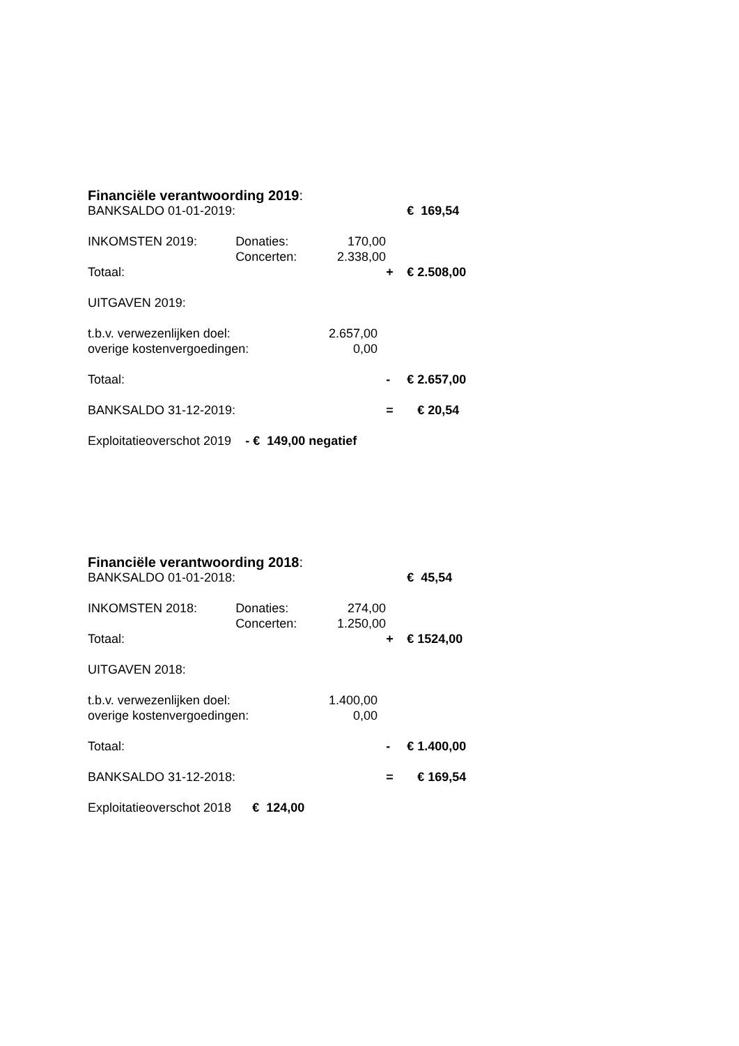Financiële verantwoording 2019:
| BANKSALDO 01-01-2019: | | | | € 169,54 |
| INKOMSTEN 2019: | Donaties: | 170,00 | | |
| | Concerten: | 2.338,00 | | |
| Totaal: | | | + | € 2.508,00 |
| UITGAVEN 2019: | | | | |
| t.b.v. verwezenlijken doel: | | 2.657,00 | | |
| overige kostenvergoedingen: | | 0,00 | | |
| Totaal: | | | - | € 2.657,00 |
| BANKSALDO 31-12-2019: | | | = | € 20,54 |
| Exploitatieoverschot 2019 - € 149,00 negatief | | | | |
Financiële verantwoording 2018:
| BANKSALDO 01-01-2018: | | | | € 45,54 |
| INKOMSTEN 2018: | Donaties: | 274,00 | | |
| | Concerten: | 1.250,00 | | |
| Totaal: | | | + | € 1524,00 |
| UITGAVEN 2018: | | | | |
| t.b.v. verwezenlijken doel: | | 1.400,00 | | |
| overige kostenvergoedingen: | | 0,00 | | |
| Totaal: | | | - | € 1.400,00 |
| BANKSALDO 31-12-2018: | | | = | € 169,54 |
| Exploitatieoverschot 2018 € 124,00 | | | | |